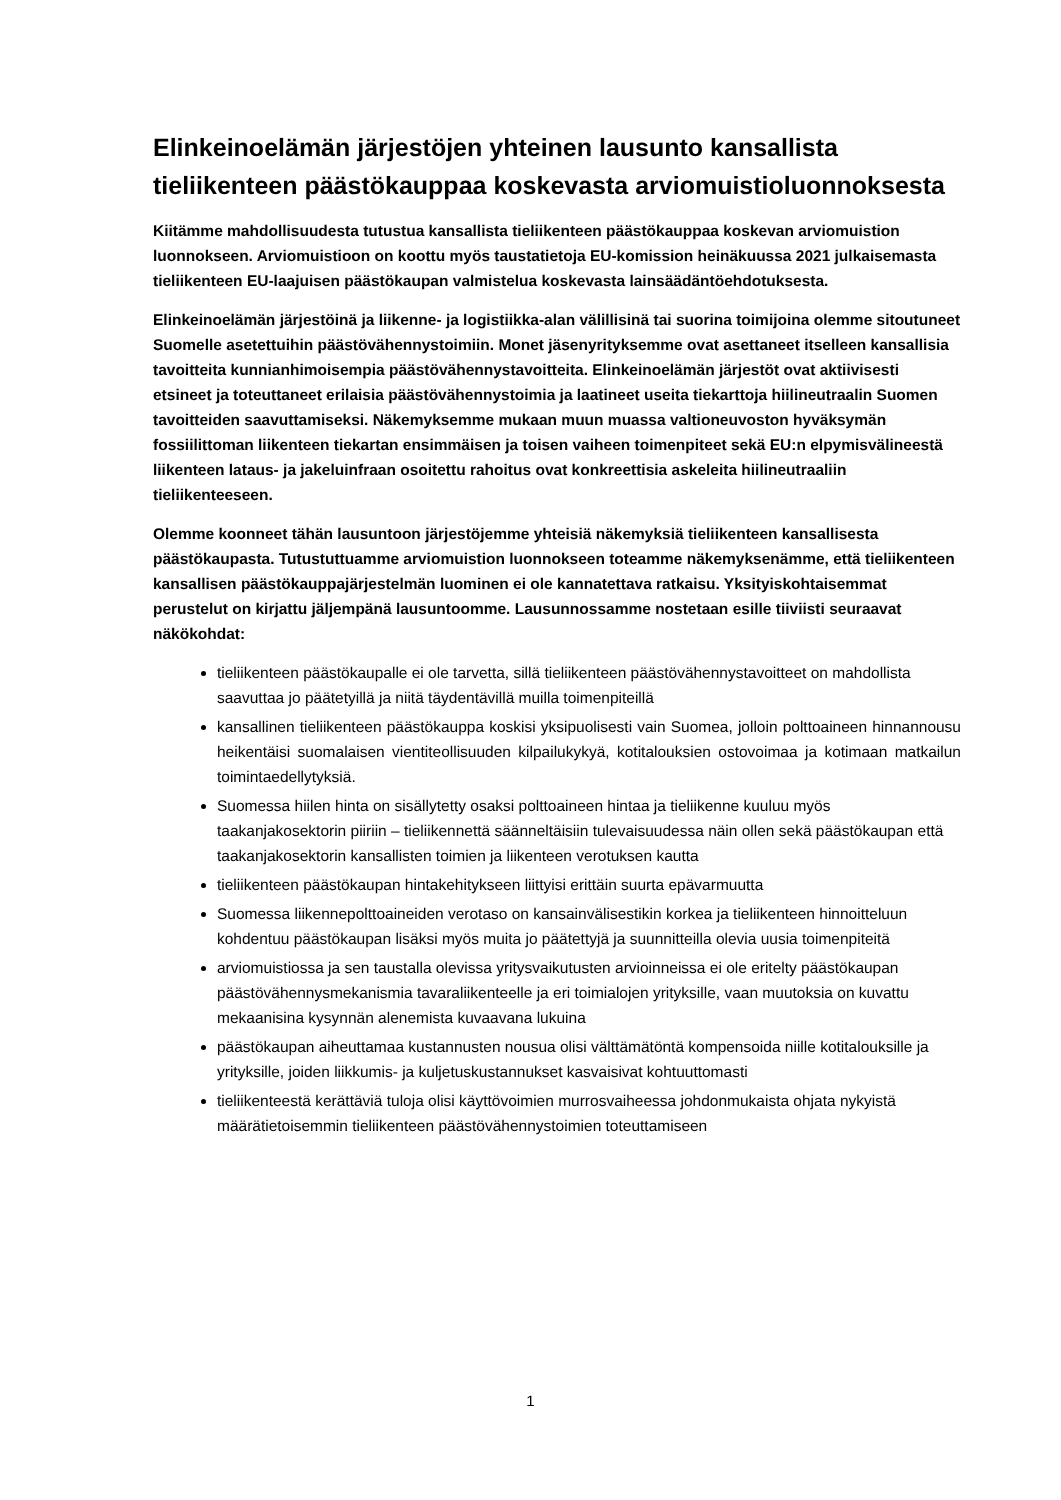Elinkeinoelämän järjestöjen yhteinen lausunto kansallista tieliikenteen päästökauppaa koskevasta arviomuistioluonnoksesta
Kiitämme mahdollisuudesta tutustua kansallista tieliikenteen päästökauppaa koskevan arviomuistion luonnokseen. Arviomuistioon on koottu myös taustatietoja EU-komission heinäkuussa 2021 julkaisemasta tieliikenteen EU-laajuisen päästökaupan valmistelua koskevasta lainsäädäntöehdotuksesta.
Elinkeinoelämän järjestöinä ja liikenne- ja logistiikka-alan välillisinä tai suorina toimijoina olemme sitoutuneet Suomelle asetettuihin päästövähennystoimiin. Monet jäsenyrityksemme ovat asettaneet itselleen kansallisia tavoitteita kunnianhimoisempia päästövähennystavoitteita. Elinkeinoelämän järjestöt ovat aktiivisesti etsineet ja toteuttaneet erilaisia päästövähennystoimia ja laatineet useita tiekarttoja hiilineutraalin Suomen tavoitteiden saavuttamiseksi. Näkemyksemme mukaan muun muassa valtioneuvoston hyväksymän fossiilittoman liikenteen tiekartan ensimmäisen ja toisen vaiheen toimenpiteet sekä EU:n elpymisvälineestä liikenteen lataus- ja jakeluinfraan osoitettu rahoitus ovat konkreettisia askeleita hiilineutraaliin tieliikenteeseen.
Olemme koonneet tähän lausuntoon järjestöjemme yhteisiä näkemyksiä tieliikenteen kansallisesta päästökaupasta. Tutustuttuamme arviomuistion luonnokseen toteamme näkemyksenämme, että tieliikenteen kansallisen päästökauppajärjestelmän luominen ei ole kannatettava ratkaisu. Yksityiskohtaisemmat perustelut on kirjattu jäljempänä lausuntoomme. Lausunnossamme nostetaan esille tiiviisti seuraavat näkökohdat:
tieliikenteen päästökaupalle ei ole tarvetta, sillä tieliikenteen päästövähennystavoitteet on mahdollista saavuttaa jo päätetyillä ja niitä täydentävillä muilla toimenpiteillä
kansallinen tieliikenteen päästökauppa koskisi yksipuolisesti vain Suomea, jolloin polttoaineen hinnannousu heikentäisi suomalaisen vientiteollisuuden kilpailukykyä, kotitalouksien ostovoimaa ja kotimaan matkailun toimintaedellytyksiä.
Suomessa hiilen hinta on sisällytetty osaksi polttoaineen hintaa ja tieliikenne kuuluu myös taakanjakosektorin piiriin – tieliikennettä säänneltäisiin tulevaisuudessa näin ollen sekä päästökaupan että taakanjakosektorin kansallisten toimien ja liikenteen verotuksen kautta
tieliikenteen päästökaupan hintakehitykseen liittyisi erittäin suurta epävarmuutta
Suomessa liikennepolttoaineiden verotaso on kansainvälisestikin korkea ja tieliikenteen hinnoitteluun kohdentuu päästökaupan lisäksi myös muita jo päätettyjä ja suunnitteilla olevia uusia toimenpiteitä
arviomuistiossa ja sen taustalla olevissa yritysvaikutusten arvioinneissa ei ole eritelty päästökaupan päästövähennysmekanismia tavaraliikenteelle ja eri toimialojen yrityksille, vaan muutoksia on kuvattu mekaanisina kysynnän alenemista kuvaavana lukuina
päästökaupan aiheuttamaa kustannusten nousua olisi välttämätöntä kompensoida niille kotitalouksille ja yrityksille, joiden liikkumis- ja kuljetuskustannukset kasvaisivat kohtuuttomasti
tieliikenteestä kerättäviä tuloja olisi käyttövoimien murrosvaiheessa johdonmukaista ohjata nykyistä määrätietoisemmin tieliikenteen päästövähennystoimien toteuttamiseen
1